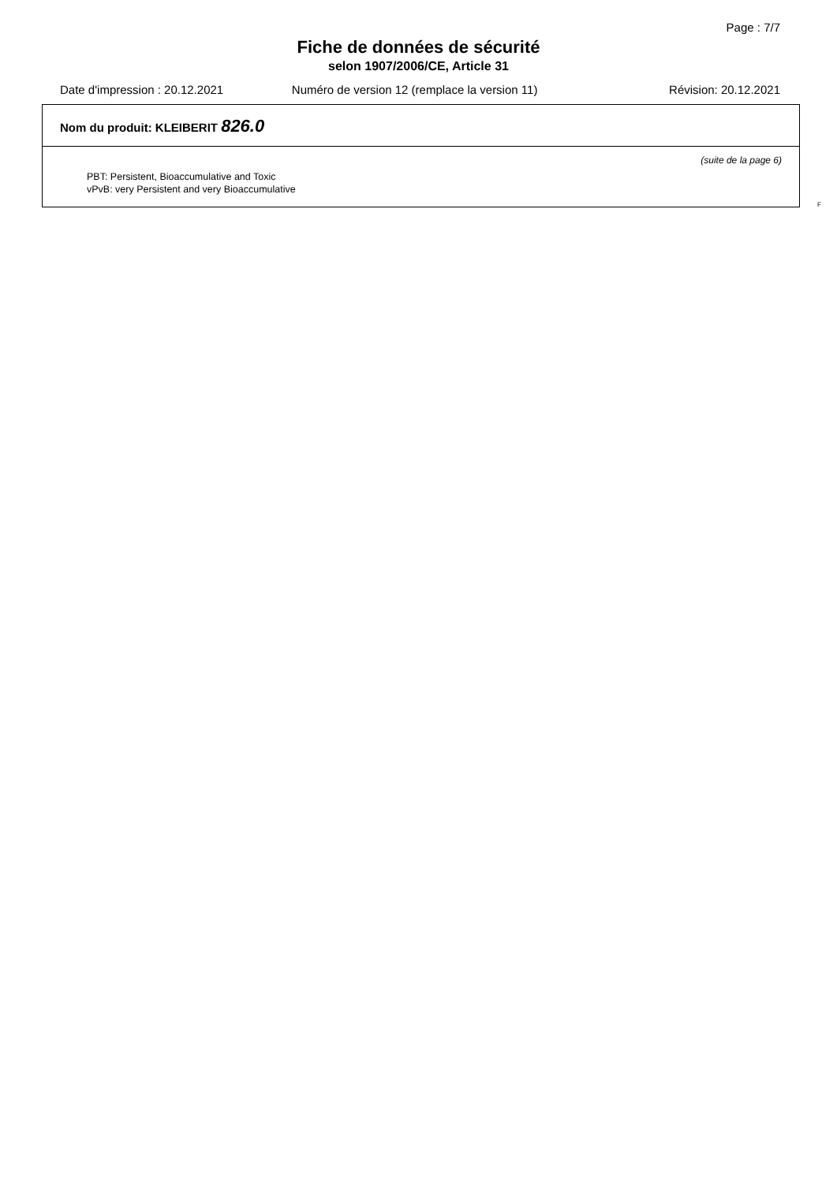Page : 7/7
Fiche de données de sécurité
selon 1907/2006/CE, Article 31
Date d'impression : 20.12.2021 Numéro de version 12 (remplace la version 11) Révision: 20.12.2021
Nom du produit: KLEIBERIT 826.0
(suite de la page 6)
PBT: Persistent, Bioaccumulative and Toxic
vPvB: very Persistent and very Bioaccumulative
F